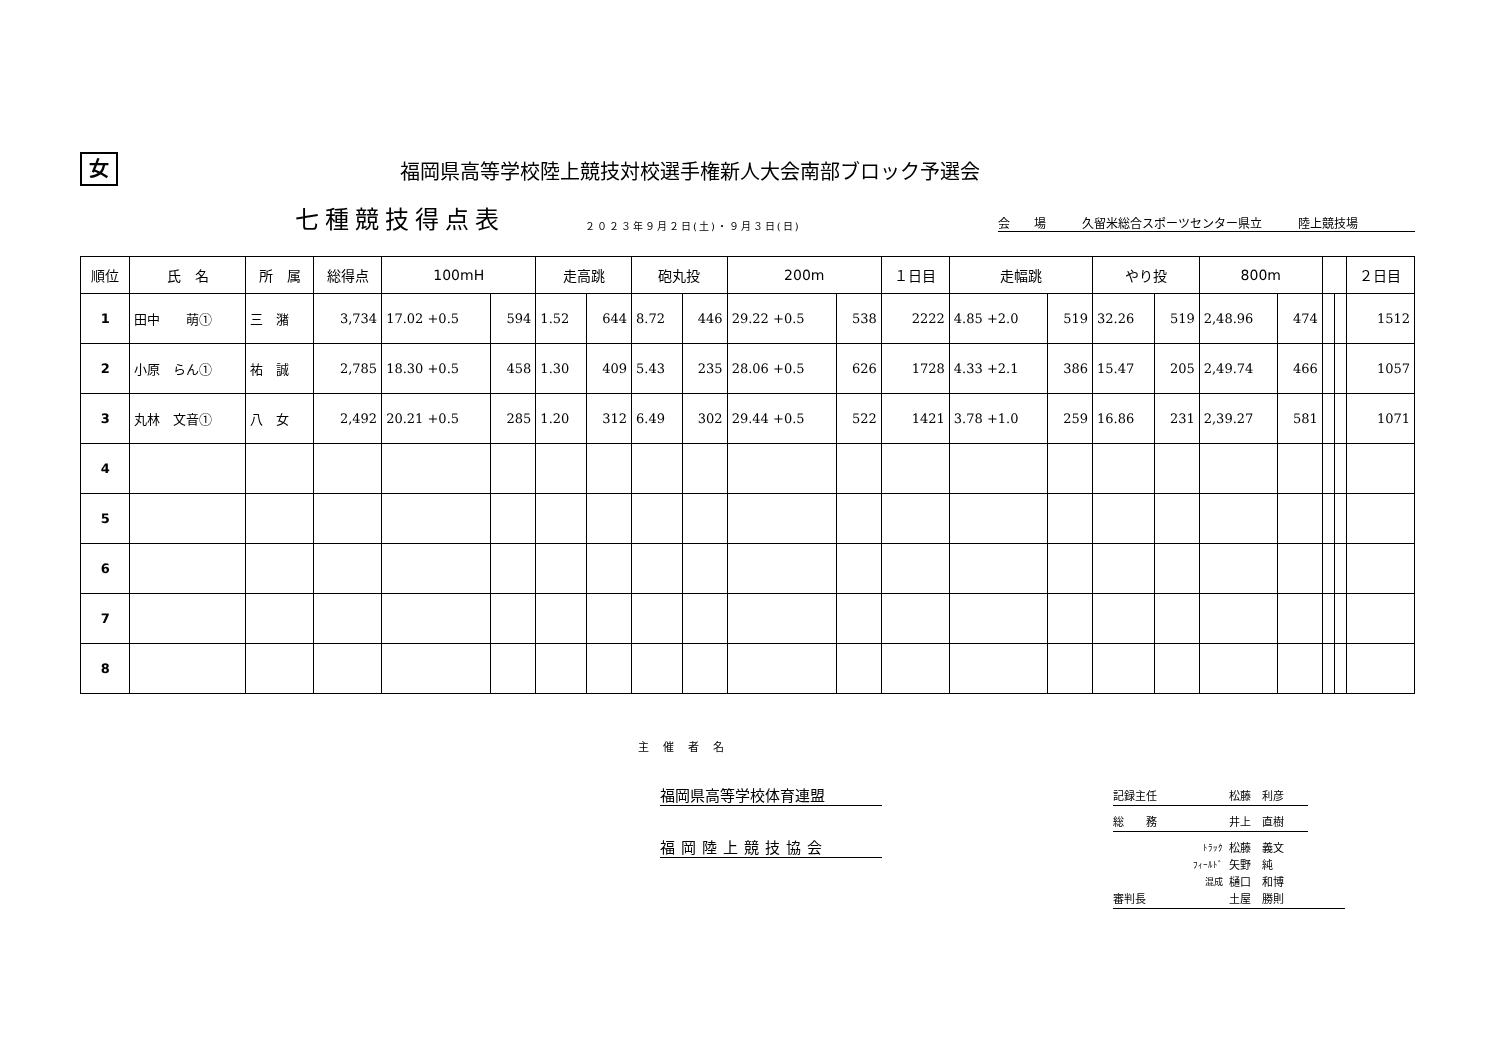女
福岡県高等学校陸上競技対校選手権新人大会南部ブロック予選会
七種競技得点表
２０２３年９月２日(土)・９月３日(日)
会　　場　　　久留米総合スポーツセンター県立　　　陸上競技場
| 順位 | 氏 名 | 所 属 | 総得点 | 100mH | | 走高跳 | | 砲丸投 | | 200m | | １日目 | 走幅跳 | | やり投 | | 800m | | | | ２日目 |
| --- | --- | --- | --- | --- | --- | --- | --- | --- | --- | --- | --- | --- | --- | --- | --- | --- | --- | --- | --- | --- | --- |
| 1 | 田中 萌① | 三 潴 | 3,734 | 17.02 +0.5 | 594 | 1.52 | 644 | 8.72 | 446 | 29.22 +0.5 | 538 | 2222 | 4.85 +2.0 | 519 | 32.26 | 519 | 2,48.96 | 474 | | | 1512 |
| 2 | 小原 らん① | 祐 誠 | 2,785 | 18.30 +0.5 | 458 | 1.30 | 409 | 5.43 | 235 | 28.06 +0.5 | 626 | 1728 | 4.33 +2.1 | 386 | 15.47 | 205 | 2,49.74 | 466 | | | 1057 |
| 3 | 丸林 文音① | 八 女 | 2,492 | 20.21 +0.5 | 285 | 1.20 | 312 | 6.49 | 302 | 29.44 +0.5 | 522 | 1421 | 3.78 +1.0 | 259 | 16.86 | 231 | 2,39.27 | 581 | | | 1071 |
| 4 | | | | | | | | | | | | | | | | | | | | | |
| 5 | | | | | | | | | | | | | | | | | | | | | |
| 6 | | | | | | | | | | | | | | | | | | | | | |
| 7 | | | | | | | | | | | | | | | | | | | | | |
| 8 | | | | | | | | | | | | | | | | | | | | | |
主催者名
福岡県高等学校体育連盟
福岡陸上競技協会
記録主任 松藤　利彦
総　　務 井上　直樹
ﾄﾗｯｸ 松藤　義文
ﾌｨｰﾙﾄﾞ 矢野　純
混成 樋口　和博
審判長 土屋　勝則